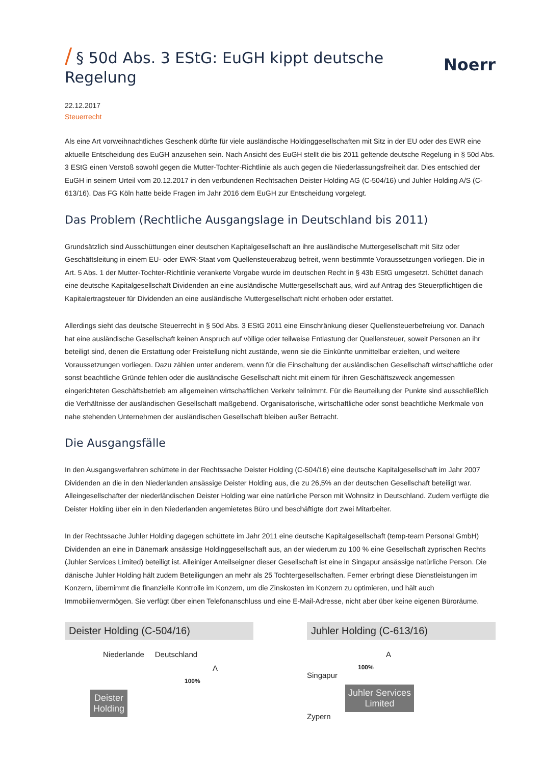/ § 50d Abs. 3 EStG: EuGH kippt deutsche Regelung Noerr
22.12.2017
Steuerrecht
Als eine Art vorweihnachtliches Geschenk dürfte für viele ausländische Holdinggesellschaften mit Sitz in der EU oder des EWR eine aktuelle Entscheidung des EuGH anzusehen sein. Nach Ansicht des EuGH stellt die bis 2011 geltende deutsche Regelung in § 50d Abs. 3 EStG einen Verstoß sowohl gegen die Mutter-Tochter-Richtlinie als auch gegen die Niederlassungsfreiheit dar. Dies entschied der EuGH in seinem Urteil vom 20.12.2017 in den verbundenen Rechtsachen Deister Holding AG (C-504/16) und Juhler Holding A/S (C-613/16). Das FG Köln hatte beide Fragen im Jahr 2016 dem EuGH zur Entscheidung vorgelegt.
Das Problem (Rechtliche Ausgangslage in Deutschland bis 2011)
Grundsätzlich sind Ausschüttungen einer deutschen Kapitalgesellschaft an ihre ausländische Muttergesellschaft mit Sitz oder Geschäftsleitung in einem EU- oder EWR-Staat vom Quellensteuerabzug befreit, wenn bestimmte Voraussetzungen vorliegen. Die in Art. 5 Abs. 1 der Mutter-Tochter-Richtlinie verankerte Vorgabe wurde im deutschen Recht in § 43b EStG umgesetzt. Schüttet danach eine deutsche Kapitalgesellschaft Dividenden an eine ausländische Muttergesellschaft aus, wird auf Antrag des Steuerpflichtigen die Kapitalertragsteuer für Dividenden an eine ausländische Muttergesellschaft nicht erhoben oder erstattet.
Allerdings sieht das deutsche Steuerrecht in § 50d Abs. 3 EStG 2011 eine Einschränkung dieser Quellensteuerbefreiung vor. Danach hat eine ausländische Gesellschaft keinen Anspruch auf völlige oder teilweise Entlastung der Quellensteuer, soweit Personen an ihr beteiligt sind, denen die Erstattung oder Freistellung nicht zustände, wenn sie die Einkünfte unmittelbar erzielten, und weitere Voraussetzungen vorliegen. Dazu zählen unter anderem, wenn für die Einschaltung der ausländischen Gesellschaft wirtschaftliche oder sonst beachtliche Gründe fehlen oder die ausländische Gesellschaft nicht mit einem für ihren Geschäftszweck angemessen eingerichteten Geschäftsbetrieb am allgemeinen wirtschaftlichen Verkehr teilnimmt. Für die Beurteilung der Punkte sind ausschließlich die Verhältnisse der ausländischen Gesellschaft maßgebend. Organisatorische, wirtschaftliche oder sonst beachtliche Merkmale von nahe stehenden Unternehmen der ausländischen Gesellschaft bleiben außer Betracht.
Die Ausgangsfälle
In den Ausgangsverfahren schüttete in der Rechtssache Deister Holding (C-504/16) eine deutsche Kapitalgesellschaft im Jahr 2007 Dividenden an die in den Niederlanden ansässige Deister Holding aus, die zu 26,5% an der deutschen Gesellschaft beteiligt war. Alleingesellschafter der niederländischen Deister Holding war eine natürliche Person mit Wohnsitz in Deutschland. Zudem verfügte die Deister Holding über ein in den Niederlanden angemietetes Büro und beschäftigte dort zwei Mitarbeiter.
In der Rechtssache Juhler Holding dagegen schüttete im Jahr 2011 eine deutsche Kapitalgesellschaft (temp-team Personal GmbH) Dividenden an eine in Dänemark ansässige Holdinggesellschaft aus, an der wiederum zu 100 % eine Gesellschaft zyprischen Rechts (Juhler Services Limited) beteiligt ist. Alleiniger Anteilseigner dieser Gesellschaft ist eine in Singapur ansässige natürliche Person. Die dänische Juhler Holding hält zudem Beteiligungen an mehr als 25 Tochtergesellschaften. Ferner erbringt diese Dienstleistungen im Konzern, übernimmt die finanzielle Kontrolle im Konzern, um die Zinskosten im Konzern zu optimieren, und hält auch Immobilienvermögen. Sie verfügt über einen Telefonanschluss und eine E-Mail-Adresse, nicht aber über keine eigenen Büroräume.
Deister Holding (C-504/16)
Niederlande Deutschland
A
100%
Deister
Holding
Juhler Holding (C-613/16)
A
100%
Singapur
Juhler Services
Limited
Zypern